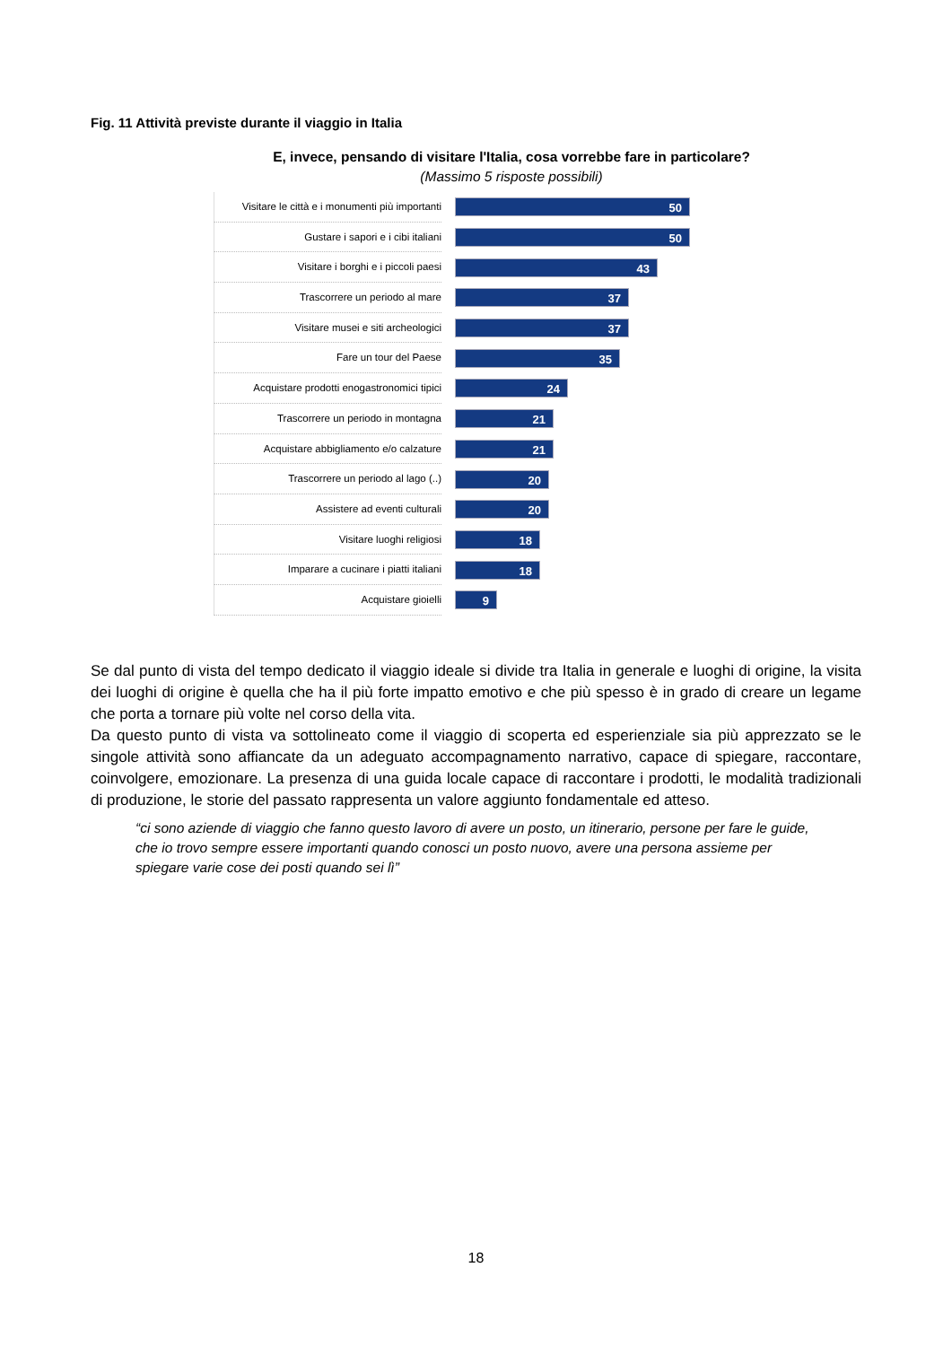Fig. 11 Attività previste durante il viaggio in Italia
E, invece, pensando di visitare l'Italia, cosa vorrebbe fare in particolare? (Massimo 5 risposte possibili)
Visitare le città e i monumenti più importanti
50
Gustare i sapori e i cibi italiani
50
Visitare i borghi e i piccoli paesi
43
Trascorrere un periodo al mare
37
Visitare musei e siti archeologici
37
Fare un tour del Paese
35
Acquistare prodotti enogastronomici tipici
24
Trascorrere un periodo in montagna
21
Acquistare abbigliamento e/o calzature
21
Trascorrere un periodo al lago (..)
20
Assistere ad eventi culturali
20
Visitare luoghi religiosi
18
Imparare a cucinare i piatti italiani
18
Acquistare gioielli
9
Se dal punto di vista del tempo dedicato il viaggio ideale si divide tra Italia in generale e luoghi di origine, la visita dei luoghi di origine è quella che ha il più forte impatto emotivo e che più spesso è in grado di creare un legame che porta a tornare più volte nel corso della vita.
Da questo punto di vista va sottolineato come il viaggio di scoperta ed esperienziale sia più apprezzato se le singole attività sono affiancate da un adeguato accompagnamento narrativo, capace di spiegare, raccontare, coinvolgere, emozionare. La presenza di una guida locale capace di raccontare i prodotti, le modalità tradizionali di produzione, le storie del passato rappresenta un valore aggiunto fondamentale ed atteso.
“ci sono aziende di viaggio che fanno questo lavoro di avere un posto, un itinerario, persone per fare le guide, che io trovo sempre essere importanti quando conosci un posto nuovo, avere una persona assieme per spiegare varie cose dei posti quando sei lì”
18